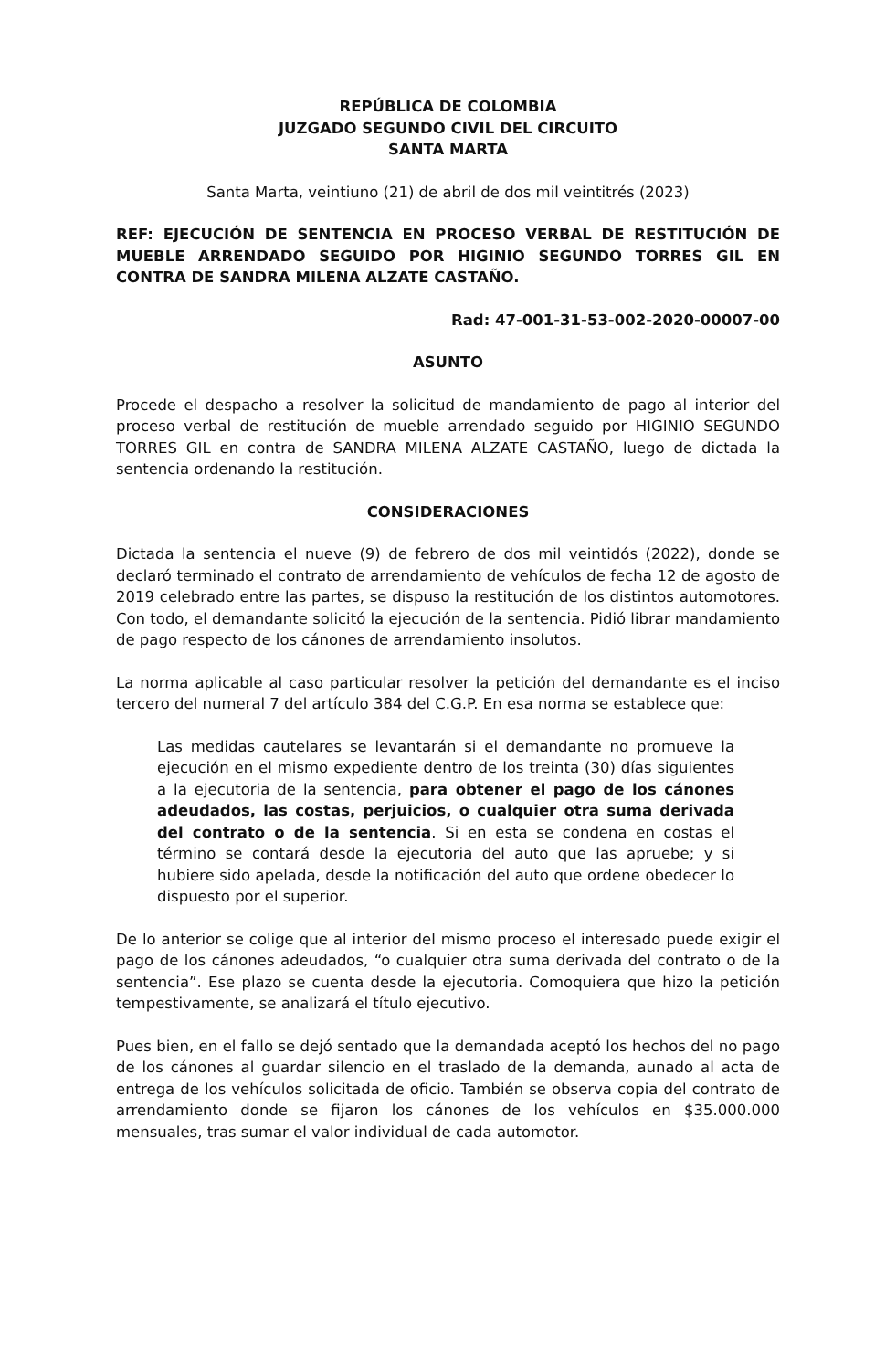REPÚBLICA DE COLOMBIA
JUZGADO SEGUNDO CIVIL DEL CIRCUITO
SANTA MARTA
Santa Marta, veintiuno (21) de abril de dos mil veintitrés (2023)
REF: EJECUCIÓN DE SENTENCIA EN PROCESO VERBAL DE RESTITUCIÓN DE MUEBLE ARRENDADO SEGUIDO POR HIGINIO SEGUNDO TORRES GIL EN CONTRA DE SANDRA MILENA ALZATE CASTAÑO.
Rad: 47-001-31-53-002-2020-00007-00
ASUNTO
Procede el despacho a resolver la solicitud de mandamiento de pago al interior del proceso verbal de restitución de mueble arrendado seguido por HIGINIO SEGUNDO TORRES GIL en contra de SANDRA MILENA ALZATE CASTAÑO, luego de dictada la sentencia ordenando la restitución.
CONSIDERACIONES
Dictada la sentencia el nueve (9) de febrero de dos mil veintidós (2022), donde se declaró terminado el contrato de arrendamiento de vehículos de fecha 12 de agosto de 2019 celebrado entre las partes, se dispuso la restitución de los distintos automotores. Con todo, el demandante solicitó la ejecución de la sentencia. Pidió librar mandamiento de pago respecto de los cánones de arrendamiento insolutos.
La norma aplicable al caso particular resolver la petición del demandante es el inciso tercero del numeral 7 del artículo 384 del C.G.P. En esa norma se establece que:
Las medidas cautelares se levantarán si el demandante no promueve la ejecución en el mismo expediente dentro de los treinta (30) días siguientes a la ejecutoria de la sentencia, para obtener el pago de los cánones adeudados, las costas, perjuicios, o cualquier otra suma derivada del contrato o de la sentencia. Si en esta se condena en costas el término se contará desde la ejecutoria del auto que las apruebe; y si hubiere sido apelada, desde la notificación del auto que ordene obedecer lo dispuesto por el superior.
De lo anterior se colige que al interior del mismo proceso el interesado puede exigir el pago de los cánones adeudados, “o cualquier otra suma derivada del contrato o de la sentencia”. Ese plazo se cuenta desde la ejecutoria. Comoquiera que hizo la petición tempestivamente, se analizará el título ejecutivo.
Pues bien, en el fallo se dejó sentado que la demandada aceptó los hechos del no pago de los cánones al guardar silencio en el traslado de la demanda, aunado al acta de entrega de los vehículos solicitada de oficio. También se observa copia del contrato de arrendamiento donde se fijaron los cánones de los vehículos en $35.000.000 mensuales, tras sumar el valor individual de cada automotor.